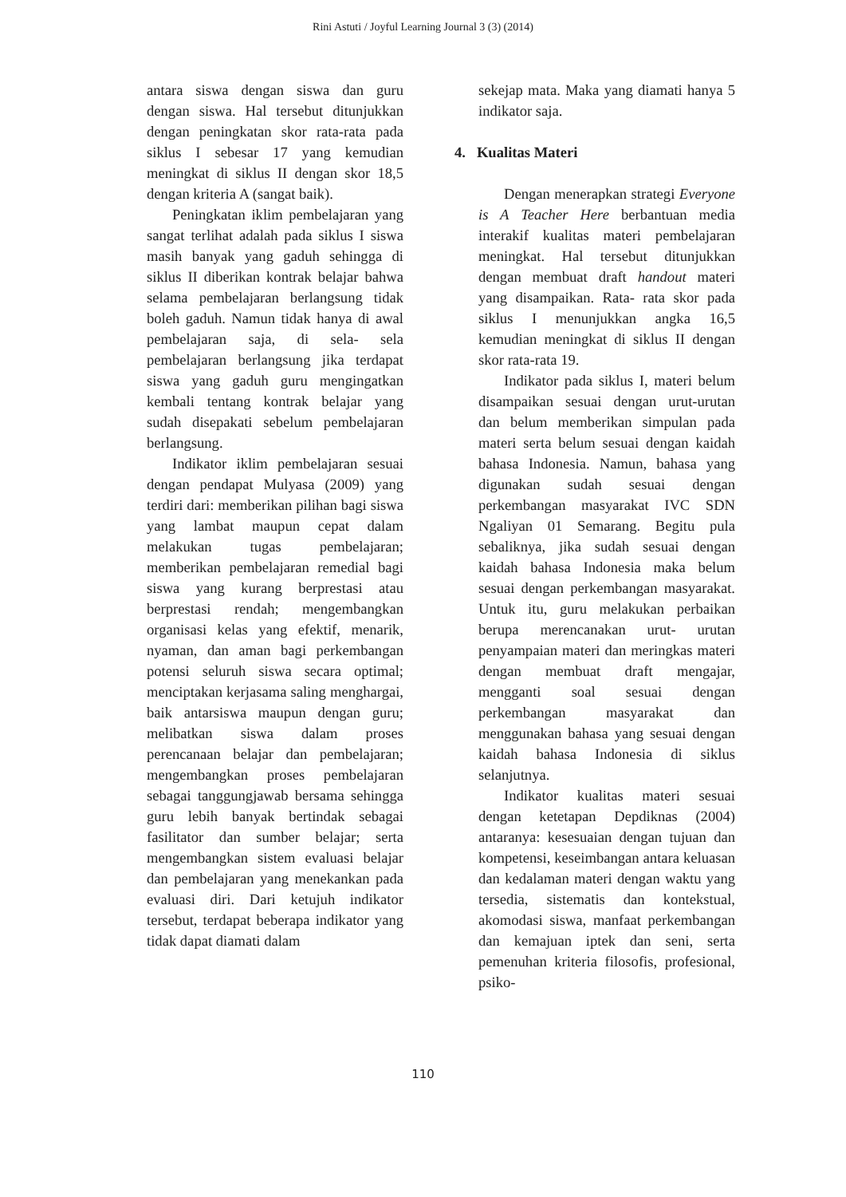Rini Astuti / Joyful Learning Journal 3 (3) (2014)
antara siswa dengan siswa dan guru dengan siswa. Hal tersebut ditunjukkan dengan peningkatan skor rata-rata pada siklus I sebesar 17 yang kemudian meningkat di siklus II dengan skor 18,5 dengan kriteria A (sangat baik).
Peningkatan iklim pembelajaran yang sangat terlihat adalah pada siklus I siswa masih banyak yang gaduh sehingga di siklus II diberikan kontrak belajar bahwa selama pembelajaran berlangsung tidak boleh gaduh. Namun tidak hanya di awal pembelajaran saja, di sela- sela pembelajaran berlangsung jika terdapat siswa yang gaduh guru mengingatkan kembali tentang kontrak belajar yang sudah disepakati sebelum pembelajaran berlangsung.
Indikator iklim pembelajaran sesuai dengan pendapat Mulyasa (2009) yang terdiri dari: memberikan pilihan bagi siswa yang lambat maupun cepat dalam melakukan tugas pembelajaran; memberikan pembelajaran remedial bagi siswa yang kurang berprestasi atau berprestasi rendah; mengembangkan organisasi kelas yang efektif, menarik, nyaman, dan aman bagi perkembangan potensi seluruh siswa secara optimal; menciptakan kerjasama saling menghargai, baik antarsiswa maupun dengan guru; melibatkan siswa dalam proses perencanaan belajar dan pembelajaran; mengembangkan proses pembelajaran sebagai tanggungjawab bersama sehingga guru lebih banyak bertindak sebagai fasilitator dan sumber belajar; serta mengembangkan sistem evaluasi belajar dan pembelajaran yang menekankan pada evaluasi diri. Dari ketujuh indikator tersebut, terdapat beberapa indikator yang tidak dapat diamati dalam
sekejap mata. Maka yang diamati hanya 5 indikator saja.
4. Kualitas Materi
Dengan menerapkan strategi Everyone is A Teacher Here berbantuan media interakif kualitas materi pembelajaran meningkat. Hal tersebut ditunjukkan dengan membuat draft handout materi yang disampaikan. Rata- rata skor pada siklus I menunjukkan angka 16,5 kemudian meningkat di siklus II dengan skor rata-rata 19.
Indikator pada siklus I, materi belum disampaikan sesuai dengan urut-urutan dan belum memberikan simpulan pada materi serta belum sesuai dengan kaidah bahasa Indonesia. Namun, bahasa yang digunakan sudah sesuai dengan perkembangan masyarakat IVC SDN Ngaliyan 01 Semarang. Begitu pula sebaliknya, jika sudah sesuai dengan kaidah bahasa Indonesia maka belum sesuai dengan perkembangan masyarakat. Untuk itu, guru melakukan perbaikan berupa merencanakan urut- urutan penyampaian materi dan meringkas materi dengan membuat draft mengajar, mengganti soal sesuai dengan perkembangan masyarakat dan menggunakan bahasa yang sesuai dengan kaidah bahasa Indonesia di siklus selanjutnya.
Indikator kualitas materi sesuai dengan ketetapan Depdiknas (2004) antaranya: kesesuaian dengan tujuan dan kompetensi, keseimbangan antara keluasan dan kedalaman materi dengan waktu yang tersedia, sistematis dan kontekstual, akomodasi siswa, manfaat perkembangan dan kemajuan iptek dan seni, serta pemenuhan kriteria filosofis, profesional, psiko-
110